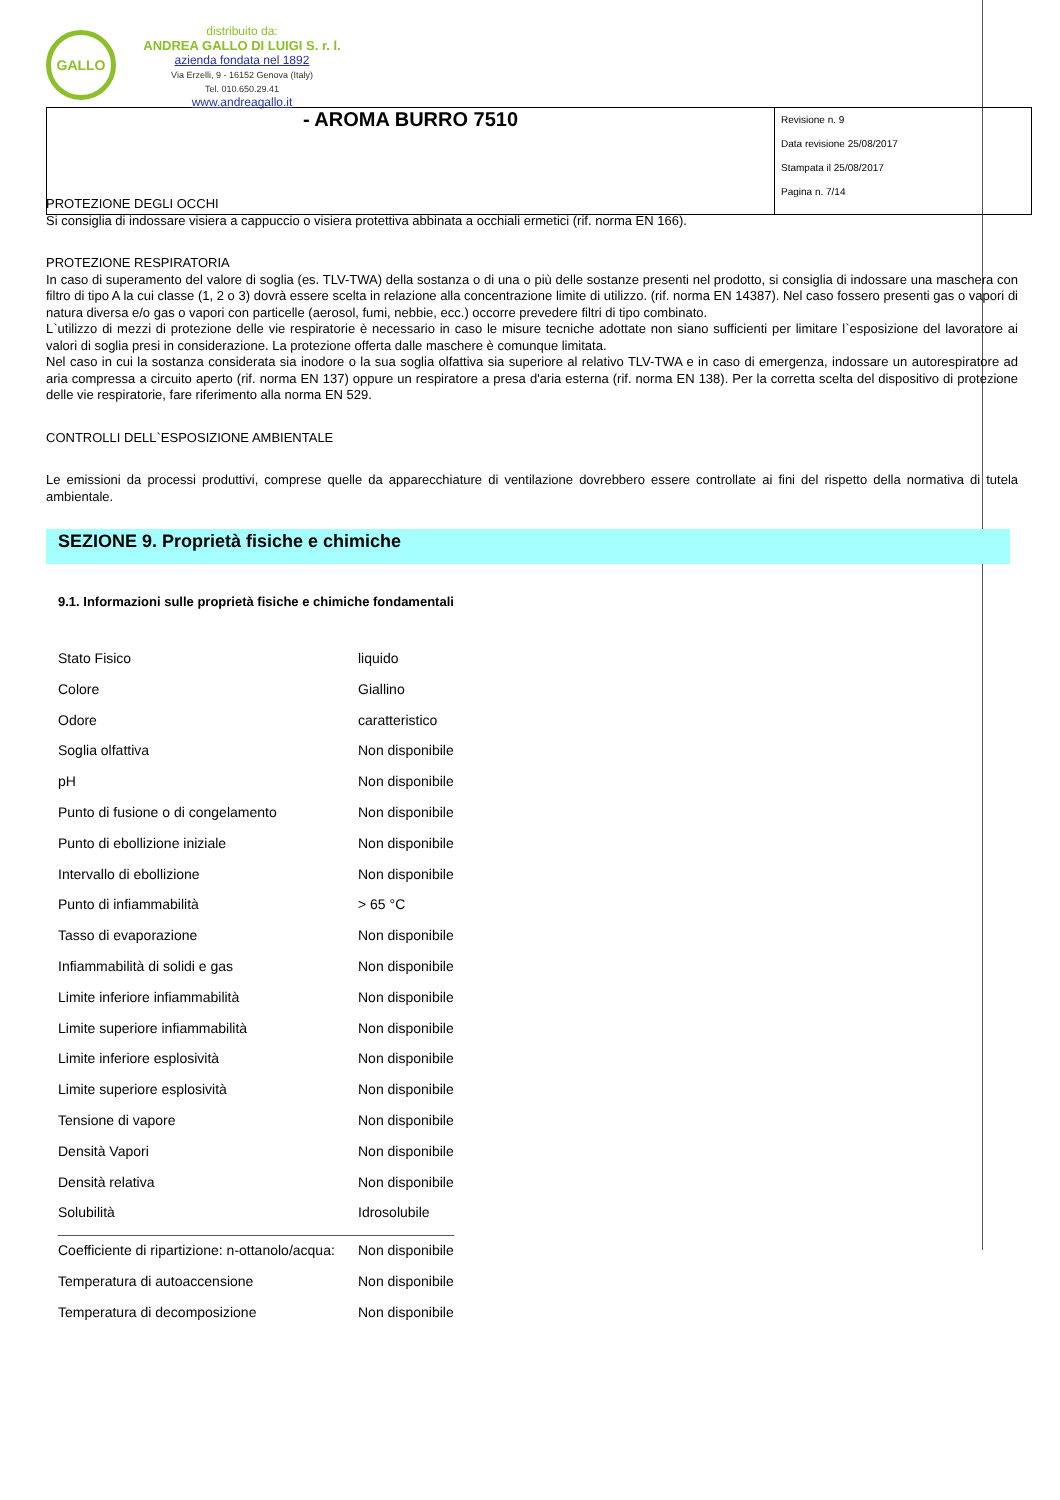GALLO
distribuito da:
ANDREA GALLO DI LUIGI S. r. l.
azienda fondata nel 1892
Via Erzelli, 9 - 16152 Genova (Italy)
Tel. 010.650.29.41
www.andreagallo.it
- AROMA BURRO 7510
Revisione n. 9
Data revisione 25/08/2017
Stampata il 25/08/2017
Pagina n. 7/14
PROTEZIONE DEGLI OCCHI
Si consiglia di indossare visiera a cappuccio o visiera protettiva abbinata a occhiali ermetici (rif. norma EN 166).
PROTEZIONE RESPIRATORIA
In caso di superamento del valore di soglia (es. TLV-TWA) della sostanza o di una o più delle sostanze presenti nel prodotto, si consiglia di indossare una maschera con filtro di tipo A la cui classe (1, 2 o 3) dovrà essere scelta in relazione alla concentrazione limite di utilizzo. (rif. norma EN 14387). Nel caso fossero presenti gas o vapori di natura diversa e/o gas o vapori con particelle (aerosol, fumi, nebbie, ecc.) occorre prevedere filtri di tipo combinato.
L`utilizzo di mezzi di protezione delle vie respiratorie è necessario in caso le misure tecniche adottate non siano sufficienti per limitare l`esposizione del lavoratore ai valori di soglia presi in considerazione. La protezione offerta dalle maschere è comunque limitata.
Nel caso in cui la sostanza considerata sia inodore o la sua soglia olfattiva sia superiore al relativo TLV-TWA e in caso di emergenza, indossare un autorespiratore ad aria compressa a circuito aperto (rif. norma EN 137) oppure un respiratore a presa d'aria esterna (rif. norma EN 138). Per la corretta scelta del dispositivo di protezione delle vie respiratorie, fare riferimento alla norma EN 529.
CONTROLLI DELL`ESPOSIZIONE AMBIENTALE
Le emissioni da processi produttivi, comprese quelle da apparecchiature di ventilazione dovrebbero essere controllate ai fini del rispetto della normativa di tutela ambientale.
SEZIONE 9. Proprietà fisiche e chimiche
9.1. Informazioni sulle proprietà fisiche e chimiche fondamentali
| Stato Fisico | liquido |
| Colore | Giallino |
| Odore | caratteristico |
| Soglia olfattiva | Non disponibile |
| pH | Non disponibile |
| Punto di fusione o di congelamento | Non disponibile |
| Punto di ebollizione iniziale | Non disponibile |
| Intervallo di ebollizione | Non disponibile |
| Punto di infiammabilità | > 65 °C |
| Tasso di evaporazione | Non disponibile |
| Infiammabilità di solidi e gas | Non disponibile |
| Limite inferiore infiammabilità | Non disponibile |
| Limite superiore infiammabilità | Non disponibile |
| Limite inferiore esplosività | Non disponibile |
| Limite superiore esplosività | Non disponibile |
| Tensione di vapore | Non disponibile |
| Densità Vapori | Non disponibile |
| Densità relativa | Non disponibile |
| Solubilità | Idrosolubile |
| Coefficiente di ripartizione: n-ottanolo/acqua: | Non disponibile |
| Temperatura di autoaccensione | Non disponibile |
| Temperatura di decomposizione | Non disponibile |